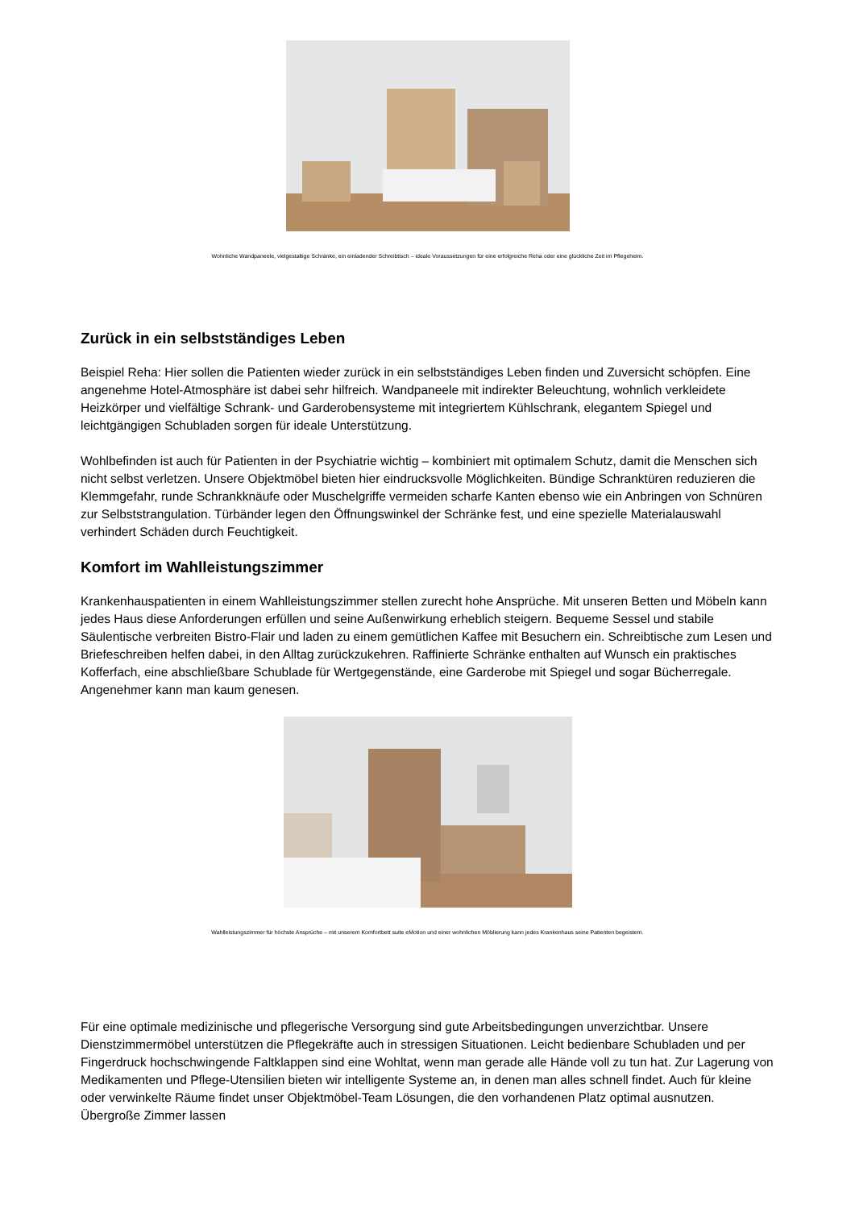Wohnliche Wandpaneele, vielgestaltige Schränke, ein einladender Schreibtisch – ideale Voraussetzungen für eine erfolgreiche Reha oder eine glückliche Zeit im Pflegeheim.
Zurück in ein selbstständiges Leben
Beispiel Reha: Hier sollen die Patienten wieder zurück in ein selbstständiges Leben finden und Zuversicht schöpfen. Eine angenehme Hotel-Atmosphäre ist dabei sehr hilfreich. Wandpaneele mit indirekter Beleuchtung, wohnlich verkleidete Heizkörper und vielfältige Schrank- und Garderobensysteme mit integriertem Kühlschrank, elegantem Spiegel und leichtgängigen Schubladen sorgen für ideale Unterstützung.
Wohlbefinden ist auch für Patienten in der Psychiatrie wichtig – kombiniert mit optimalem Schutz, damit die Menschen sich nicht selbst verletzen. Unsere Objektmöbel bieten hier eindrucksvolle Möglichkeiten. Bündige Schranktüren reduzieren die Klemmgefahr, runde Schrankknäufe oder Muschelgriffe vermeiden scharfe Kanten ebenso wie ein Anbringen von Schnüren zur Selbststrangulation. Türbänder legen den Öffnungswinkel der Schränke fest, und eine spezielle Materialauswahl verhindert Schäden durch Feuchtigkeit.
Komfort im Wahlleistungszimmer
Krankenhauspatienten in einem Wahlleistungszimmer stellen zurecht hohe Ansprüche. Mit unseren Betten und Möbeln kann jedes Haus diese Anforderungen erfüllen und seine Außenwirkung erheblich steigern. Bequeme Sessel und stabile Säulentische verbreiten Bistro-Flair und laden zu einem gemütlichen Kaffee mit Besuchern ein. Schreibtische zum Lesen und Briefeschreiben helfen dabei, in den Alltag zurückzukehren. Raffinierte Schränke enthalten auf Wunsch ein praktisches Kofferfach, eine abschließbare Schublade für Wertgegenstände, eine Garderobe mit Spiegel und sogar Bücherregale. Angenehmer kann man kaum genesen.
Wahlleistungszimmer für höchste Ansprüche – mit unserem Komfortbett suite eMotion und einer wohnlichen Möblierung kann jedes Krankenhaus seine Patienten begeistern.
Für eine optimale medizinische und pflegerische Versorgung sind gute Arbeitsbedingungen unverzichtbar. Unsere Dienstzimmermöbel unterstützen die Pflegekräfte auch in stressigen Situationen. Leicht bedienbare Schubladen und per Fingerdruck hochschwingende Faltklappen sind eine Wohltat, wenn man gerade alle Hände voll zu tun hat. Zur Lagerung von Medikamenten und Pflege-Utensilien bieten wir intelligente Systeme an, in denen man alles schnell findet. Auch für kleine oder verwinkelte Räume findet unser Objektmöbel-Team Lösungen, die den vorhandenen Platz optimal ausnutzen. Übergroße Zimmer lassen